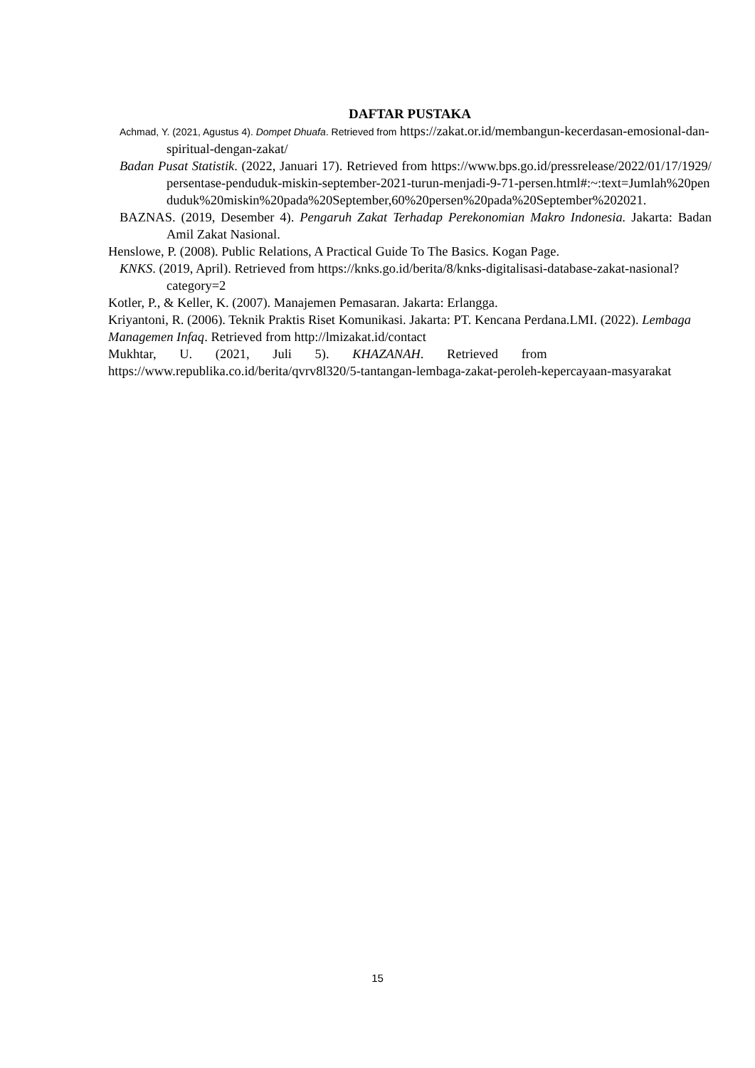DAFTAR PUSTAKA
Achmad, Y. (2021, Agustus 4). Dompet Dhuafa. Retrieved from https://zakat.or.id/membangun-kecerdasan-emosional-dan-spiritual-dengan-zakat/
Badan Pusat Statistik. (2022, Januari 17). Retrieved from https://www.bps.go.id/pressrelease/2022/01/17/1929/persentase-penduduk-miskin-september-2021-turun-menjadi-9-71-persen.html#:~:text=Jumlah%20penduduk%20miskin%20pada%20September,60%20persen%20pada%20September%202021.
BAZNAS. (2019, Desember 4). Pengaruh Zakat Terhadap Perekonomian Makro Indonesia. Jakarta: Badan Amil Zakat Nasional.
Henslowe, P. (2008). Public Relations, A Practical Guide To The Basics. Kogan Page.
KNKS. (2019, April). Retrieved from https://knks.go.id/berita/8/knks-digitalisasi-database-zakat-nasional?category=2
Kotler, P., & Keller, K. (2007). Manajemen Pemasaran. Jakarta: Erlangga.
Kriyantoni, R. (2006). Teknik Praktis Riset Komunikasi. Jakarta: PT. Kencana Perdana.LMI. (2022). Lembaga Managemen Infaq. Retrieved from http://lmizakat.id/contact
Mukhtar, U. (2021, Juli 5). KHAZANAH. Retrieved from
https://www.republika.co.id/berita/qvrv8l320/5-tantangan-lembaga-zakat-peroleh-kepercayaan-masyarakat
15